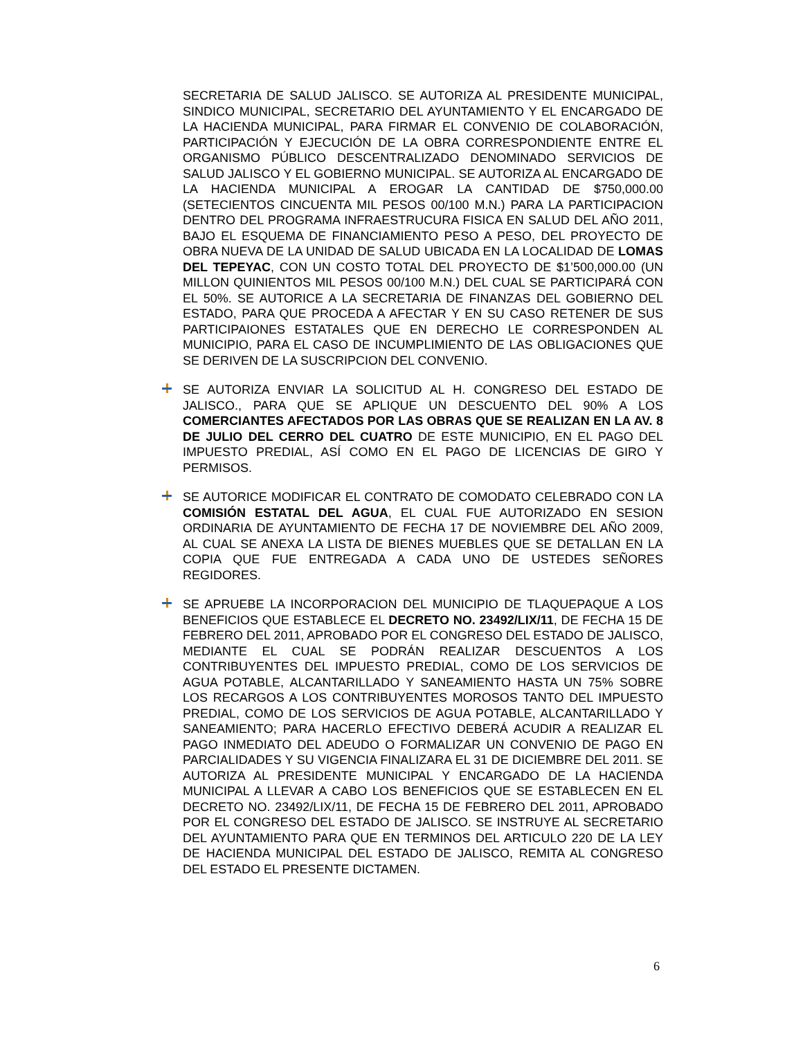SECRETARIA DE SALUD JALISCO. SE AUTORIZA AL PRESIDENTE MUNICIPAL, SINDICO MUNICIPAL, SECRETARIO DEL AYUNTAMIENTO Y EL ENCARGADO DE LA HACIENDA MUNICIPAL, PARA FIRMAR EL CONVENIO DE COLABORACIÓN, PARTICIPACIÓN Y EJECUCIÓN DE LA OBRA CORRESPONDIENTE ENTRE EL ORGANISMO PÚBLICO DESCENTRALIZADO DENOMINADO SERVICIOS DE SALUD JALISCO Y EL GOBIERNO MUNICIPAL. SE AUTORIZA AL ENCARGADO DE LA HACIENDA MUNICIPAL A EROGAR LA CANTIDAD DE $750,000.00 (SETECIENTOS CINCUENTA MIL PESOS 00/100 M.N.) PARA LA PARTICIPACION DENTRO DEL PROGRAMA INFRAESTRUCURA FISICA EN SALUD DEL AÑO 2011, BAJO EL ESQUEMA DE FINANCIAMIENTO PESO A PESO, DEL PROYECTO DE OBRA NUEVA DE LA UNIDAD DE SALUD UBICADA EN LA LOCALIDAD DE LOMAS DEL TEPEYAC, CON UN COSTO TOTAL DEL PROYECTO DE $1’500,000.00 (UN MILLON QUINIENTOS MIL PESOS 00/100 M.N.) DEL CUAL SE PARTICIPARÁ CON EL 50%. SE AUTORICE A LA SECRETARIA DE FINANZAS DEL GOBIERNO DEL ESTADO, PARA QUE PROCEDA A AFECTAR Y EN SU CASO RETENER DE SUS PARTICIPAIONES ESTATALES QUE EN DERECHO LE CORRESPONDEN AL MUNICIPIO, PARA EL CASO DE INCUMPLIMIENTO DE LAS OBLIGACIONES QUE SE DERIVEN DE LA SUSCRIPCION DEL CONVENIO.
SE AUTORIZA ENVIAR LA SOLICITUD AL H. CONGRESO DEL ESTADO DE JALISCO., PARA QUE SE APLIQUE UN DESCUENTO DEL 90% A LOS COMERCIANTES AFECTADOS POR LAS OBRAS QUE SE REALIZAN EN LA AV. 8 DE JULIO DEL CERRO DEL CUATRO DE ESTE MUNICIPIO, EN EL PAGO DEL IMPUESTO PREDIAL, ASÍ COMO EN EL PAGO DE LICENCIAS DE GIRO Y PERMISOS.
SE AUTORICE MODIFICAR EL CONTRATO DE COMODATO CELEBRADO CON LA COMISIÓN ESTATAL DEL AGUA, EL CUAL FUE AUTORIZADO EN SESION ORDINARIA DE AYUNTAMIENTO DE FECHA 17 DE NOVIEMBRE DEL AÑO 2009, AL CUAL SE ANEXA LA LISTA DE BIENES MUEBLES QUE SE DETALLAN EN LA COPIA QUE FUE ENTREGADA A CADA UNO DE USTEDES SEÑORES REGIDORES.
SE APRUEBE LA INCORPORACION DEL MUNICIPIO DE TLAQUEPAQUE A LOS BENEFICIOS QUE ESTABLECE EL DECRETO NO. 23492/LIX/11, DE FECHA 15 DE FEBRERO DEL 2011, APROBADO POR EL CONGRESO DEL ESTADO DE JALISCO, MEDIANTE EL CUAL SE PODRÁN REALIZAR DESCUENTOS A LOS CONTRIBUYENTES DEL IMPUESTO PREDIAL, COMO DE LOS SERVICIOS DE AGUA POTABLE, ALCANTARILLADO Y SANEAMIENTO HASTA UN 75% SOBRE LOS RECARGOS A LOS CONTRIBUYENTES MOROSOS TANTO DEL IMPUESTO PREDIAL, COMO DE LOS SERVICIOS DE AGUA POTABLE, ALCANTARILLADO Y SANEAMIENTO; PARA HACERLO EFECTIVO DEBERÁ ACUDIR A REALIZAR EL PAGO INMEDIATO DEL ADEUDO O FORMALIZAR UN CONVENIO DE PAGO EN PARCIALIDADES Y SU VIGENCIA FINALIZARA EL 31 DE DICIEMBRE DEL 2011. SE AUTORIZA AL PRESIDENTE MUNICIPAL Y ENCARGADO DE LA HACIENDA MUNICIPAL A LLEVAR A CABO LOS BENEFICIOS QUE SE ESTABLECEN EN EL DECRETO NO. 23492/LIX/11, DE FECHA 15 DE FEBRERO DEL 2011, APROBADO POR EL CONGRESO DEL ESTADO DE JALISCO. SE INSTRUYE AL SECRETARIO DEL AYUNTAMIENTO PARA QUE EN TERMINOS DEL ARTICULO 220 DE LA LEY DE HACIENDA MUNICIPAL DEL ESTADO DE JALISCO, REMITA AL CONGRESO DEL ESTADO EL PRESENTE DICTAMEN.
6